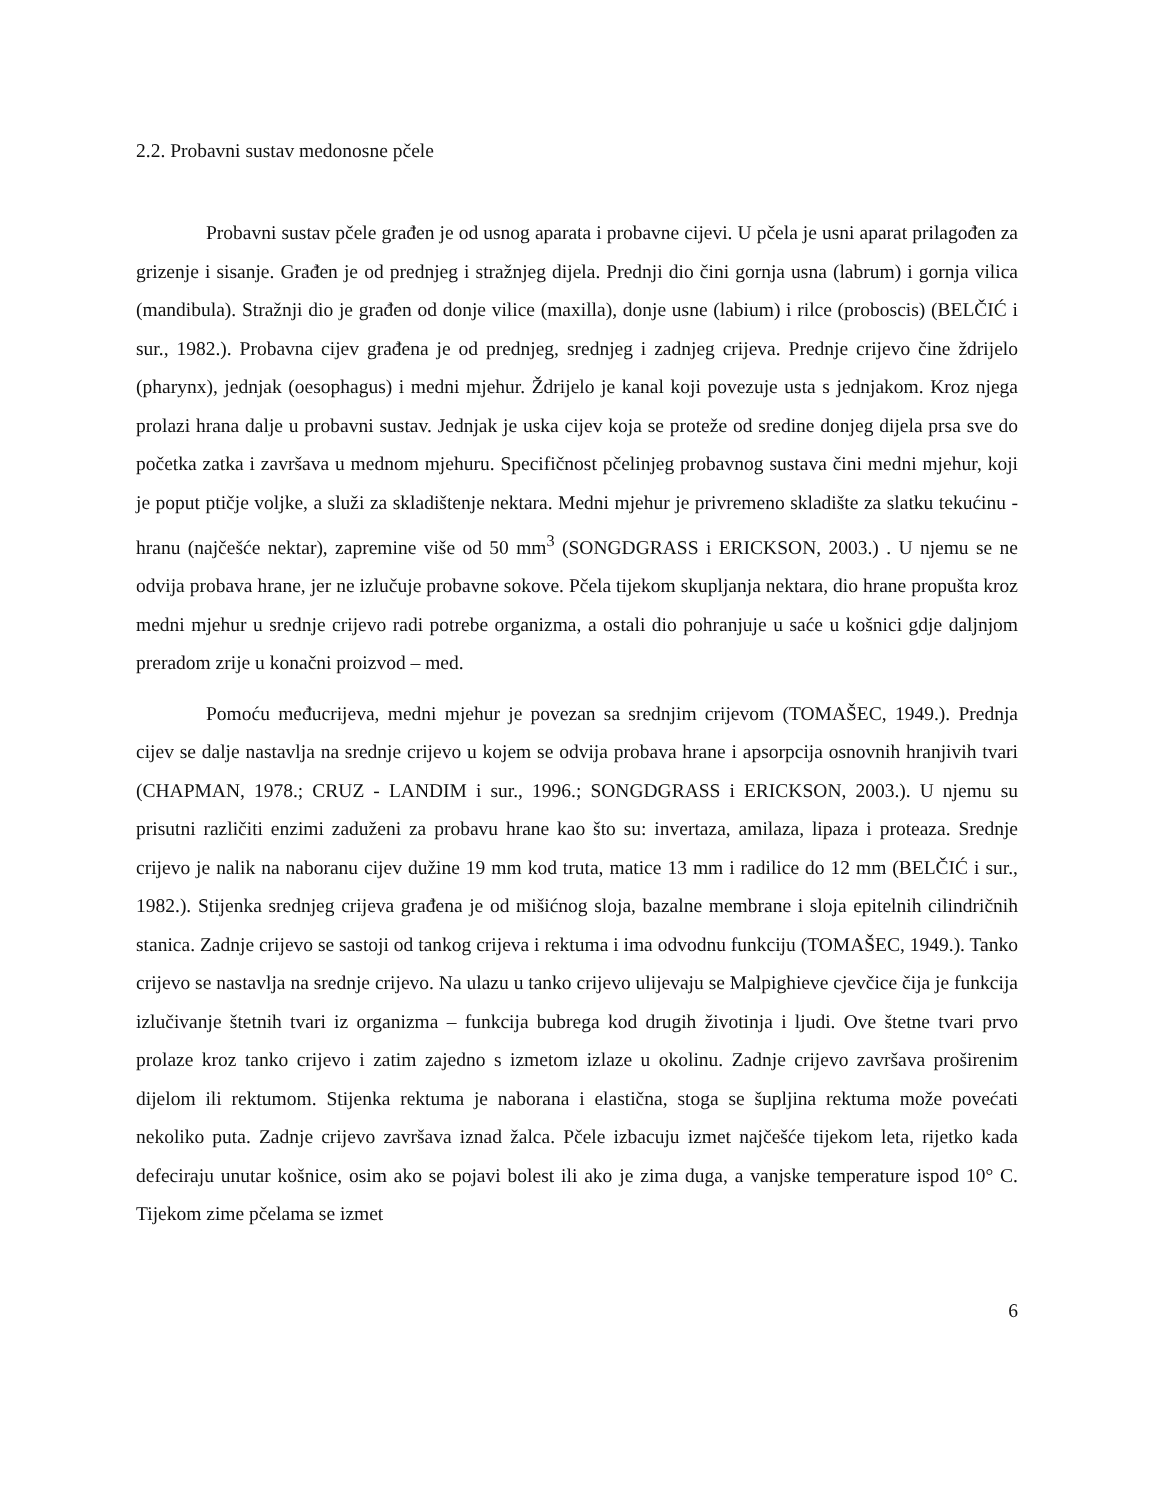2.2. Probavni sustav medonosne pčele
Probavni sustav pčele građen je od usnog aparata i probavne cijevi. U pčela je usni aparat prilagođen za grizenje i sisanje. Građen je od prednjeg i stražnjeg dijela. Prednji dio čini gornja usna (labrum) i gornja vilica (mandibula). Stražnji dio je građen od donje vilice (maxilla), donje usne (labium) i rilce (proboscis) (BELČIĆ i sur., 1982.). Probavna cijev građena je od prednjeg, srednjeg i zadnjeg crijeva. Prednje crijevo čine ždrijelo (pharynx), jednjak (oesophagus) i medni mjehur. Ždrijelo je kanal koji povezuje usta s jednjakom. Kroz njega prolazi hrana dalje u probavni sustav. Jednjak je uska cijev koja se proteže od sredine donjeg dijela prsa sve do početka zatka i završava u mednom mjehuru. Specifičnost pčelinjeg probavnog sustava čini medni mjehur, koji je poput ptičje voljke, a služi za skladištenje nektara. Medni mjehur je privremeno skladište za slatku tekućinu - hranu (najčešće nektar), zapremine više od 50 mm<sup>3</sup> (SONGDGRASS i ERICKSON, 2003.) . U njemu se ne odvija probava hrane, jer ne izlučuje probavne sokove. Pčela tijekom skupljanja nektara, dio hrane propušta kroz medni mjehur u srednje crijevo radi potrebe organizma, a ostali dio pohranjuje u saće u košnici gdje daljnjom preradom zrije u konačni proizvod – med.
Pomoću međucrijeva, medni mjehur je povezan sa srednjim crijevom (TOMAŠEC, 1949.). Prednja cijev se dalje nastavlja na srednje crijevo u kojem se odvija probava hrane i apsorpcija osnovnih hranjivih tvari (CHAPMAN, 1978.; CRUZ - LANDIM i sur., 1996.; SONGDGRASS i ERICKSON, 2003.). U njemu su prisutni različiti enzimi zaduženi za probavu hrane kao što su: invertaza, amilaza, lipaza i proteaza. Srednje crijevo je nalik na naboranu cijev dužine 19 mm kod truta, matice 13 mm i radilice do 12 mm (BELČIĆ i sur., 1982.). Stijenka srednjeg crijeva građena je od mišićnog sloja, bazalne membrane i sloja epitelnih cilindričnih stanica. Zadnje crijevo se sastoji od tankog crijeva i rektuma i ima odvodnu funkciju (TOMAŠEC, 1949.). Tanko crijevo se nastavlja na srednje crijevo. Na ulazu u tanko crijevo ulijevaju se Malpighieve cjevčice čija je funkcija izlučivanje štetnih tvari iz organizma – funkcija bubrega kod drugih životinja i ljudi. Ove štetne tvari prvo prolaze kroz tanko crijevo i zatim zajedno s izmetom izlaze u okolinu. Zadnje crijevo završava proširenim dijelom ili rektumom. Stijenka rektuma je naborana i elastična, stoga se šupljina rektuma može povećati nekoliko puta. Zadnje crijevo završava iznad žalca. Pčele izbacuju izmet najčešće tijekom leta, rijetko kada defeciraju unutar košnice, osim ako se pojavi bolest ili ako je zima duga, a vanjske temperature ispod 10° C. Tijekom zime pčelama se izmet
6